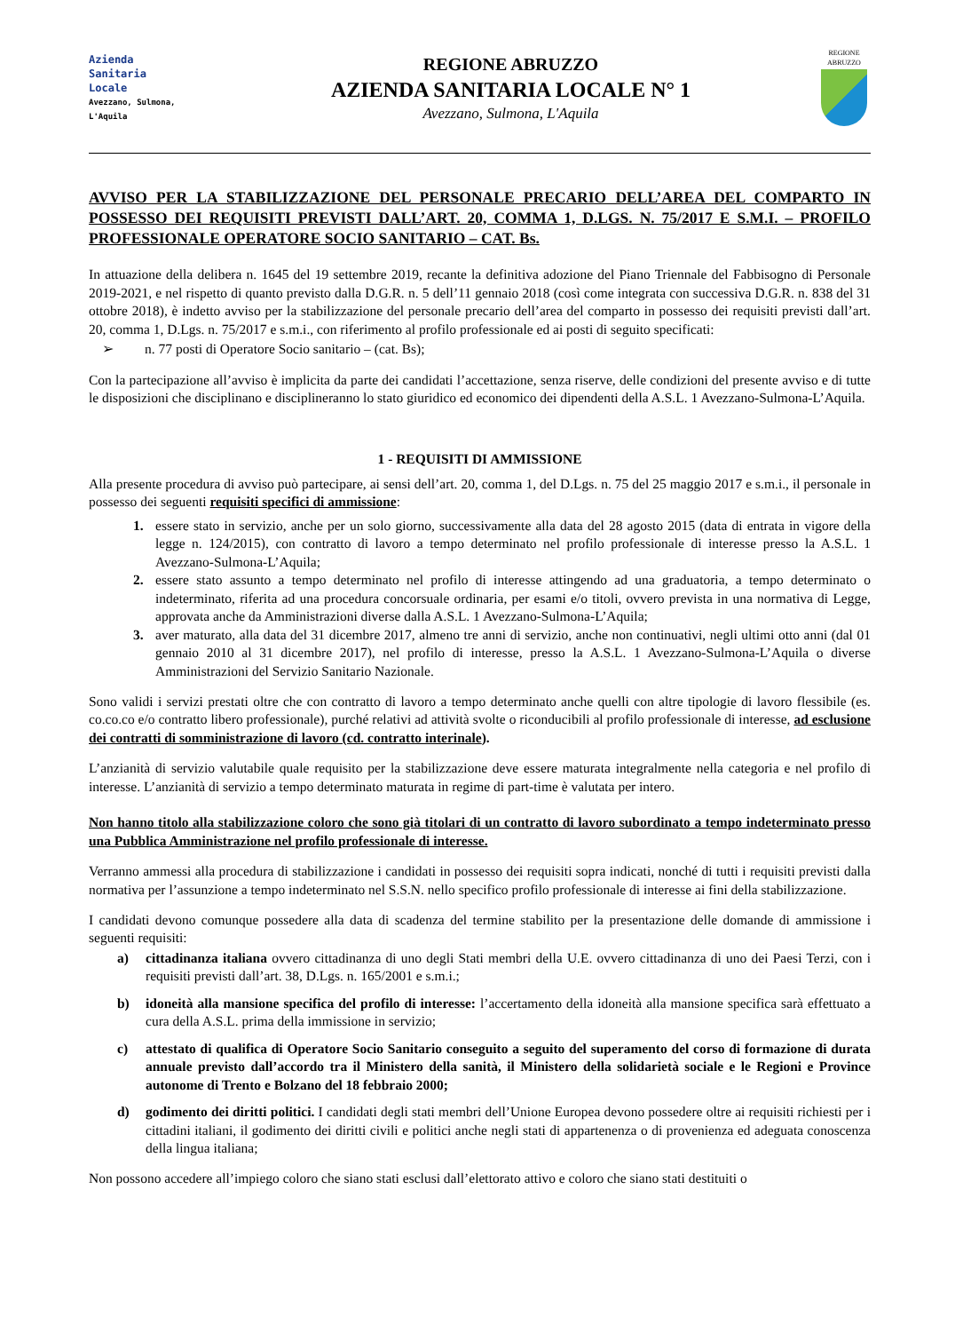Azienda
Sanitaria
Locale
Avezzano, Sulmona, L'Aquila
REGIONE ABRUZZO
AZIENDA SANITARIA LOCALE N° 1
Avezzano, Sulmona, L'Aquila
REGIONE
ABRUZZO
AVVISO PER LA STABILIZZAZIONE DEL PERSONALE PRECARIO DELL’AREA DEL COMPARTO IN POSSESSO DEI REQUISITI PREVISTI DALL’ART. 20, COMMA 1, D.LGS. N. 75/2017 E S.M.I. – PROFILO PROFESSIONALE OPERATORE SOCIO SANITARIO – CAT. Bs.
In attuazione della delibera n. 1645 del 19 settembre 2019, recante la definitiva adozione del Piano Triennale del Fabbisogno di Personale 2019-2021, e nel rispetto di quanto previsto dalla D.G.R. n. 5 dell’11 gennaio 2018 (così come integrata con successiva D.G.R. n. 838 del 31 ottobre 2018), è indetto avviso per la stabilizzazione del personale precario dell’area del comparto in possesso dei requisiti previsti dall’art. 20, comma 1, D.Lgs. n. 75/2017 e s.m.i., con riferimento al profilo professionale ed ai posti di seguito specificati:
➢ n. 77 posti di Operatore Socio sanitario – (cat. Bs);
Con la partecipazione all’avviso è implicita da parte dei candidati l’accettazione, senza riserve, delle condizioni del presente avviso e di tutte le disposizioni che disciplinano e disciplineranno lo stato giuridico ed economico dei dipendenti della A.S.L. 1 Avezzano-Sulmona-L’Aquila.
1 - REQUISITI DI AMMISSIONE
Alla presente procedura di avviso può partecipare, ai sensi dell’art. 20, comma 1, del D.Lgs. n. 75 del 25 maggio 2017 e s.m.i., il personale in possesso dei seguenti requisiti specifici di ammissione:
1. essere stato in servizio, anche per un solo giorno, successivamente alla data del 28 agosto 2015 (data di entrata in vigore della legge n. 124/2015), con contratto di lavoro a tempo determinato nel profilo professionale di interesse presso la A.S.L. 1 Avezzano-Sulmona-L’Aquila;
2. essere stato assunto a tempo determinato nel profilo di interesse attingendo ad una graduatoria, a tempo determinato o indeterminato, riferita ad una procedura concorsuale ordinaria, per esami e/o titoli, ovvero prevista in una normativa di Legge, approvata anche da Amministrazioni diverse dalla A.S.L. 1 Avezzano-Sulmona-L’Aquila;
3. aver maturato, alla data del 31 dicembre 2017, almeno tre anni di servizio, anche non continuativi, negli ultimi otto anni (dal 01 gennaio 2010 al 31 dicembre 2017), nel profilo di interesse, presso la A.S.L. 1 Avezzano-Sulmona-L’Aquila o diverse Amministrazioni del Servizio Sanitario Nazionale.
Sono validi i servizi prestati oltre che con contratto di lavoro a tempo determinato anche quelli con altre tipologie di lavoro flessibile (es. co.co.co e/o contratto libero professionale), purché relativi ad attività svolte o riconducibili al profilo professionale di interesse, ad esclusione dei contratti di somministrazione di lavoro (cd. contratto interinale).
L’anzianità di servizio valutabile quale requisito per la stabilizzazione deve essere maturata integralmente nella categoria e nel profilo di interesse. L’anzianità di servizio a tempo determinato maturata in regime di part-time è valutata per intero.
Non hanno titolo alla stabilizzazione coloro che sono già titolari di un contratto di lavoro subordinato a tempo indeterminato presso una Pubblica Amministrazione nel profilo professionale di interesse.
Verranno ammessi alla procedura di stabilizzazione i candidati in possesso dei requisiti sopra indicati, nonché di tutti i requisiti previsti dalla normativa per l’assunzione a tempo indeterminato nel S.S.N. nello specifico profilo professionale di interesse ai fini della stabilizzazione.
I candidati devono comunque possedere alla data di scadenza del termine stabilito per la presentazione delle domande di ammissione i seguenti requisiti:
a) cittadinanza italiana ovvero cittadinanza di uno degli Stati membri della U.E. ovvero cittadinanza di uno dei Paesi Terzi, con i requisiti previsti dall’art. 38, D.Lgs. n. 165/2001 e s.m.i.;
b) idoneità alla mansione specifica del profilo di interesse: l’accertamento della idoneità alla mansione specifica sarà effettuato a cura della A.S.L. prima della immissione in servizio;
c) attestato di qualifica di Operatore Socio Sanitario conseguito a seguito del superamento del corso di formazione di durata annuale previsto dall’accordo tra il Ministero della sanità, il Ministero della solidarietà sociale e le Regioni e Province autonome di Trento e Bolzano del 18 febbraio 2000;
d) godimento dei diritti politici. I candidati degli stati membri dell’Unione Europea devono possedere oltre ai requisiti richiesti per i cittadini italiani, il godimento dei diritti civili e politici anche negli stati di appartenenza o di provenienza ed adeguata conoscenza della lingua italiana;
Non possono accedere all’impiego coloro che siano stati esclusi dall’elettorato attivo e coloro che siano stati destituiti o